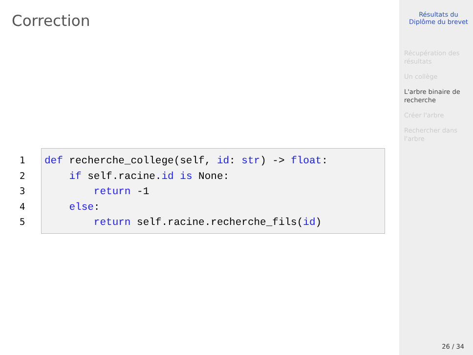Correction
1
2
3
4
5
def recherche_college(self, id: str) -> float: if self.racine.id is None: return -1 else: return self.racine.recherche_fils(id)
Résultats du
Diplôme du brevet
Récupération des résultats
Un collège
L'arbre binaire de recherche
Créer l'arbre
Rechercher dans l'arbre
26 / 34